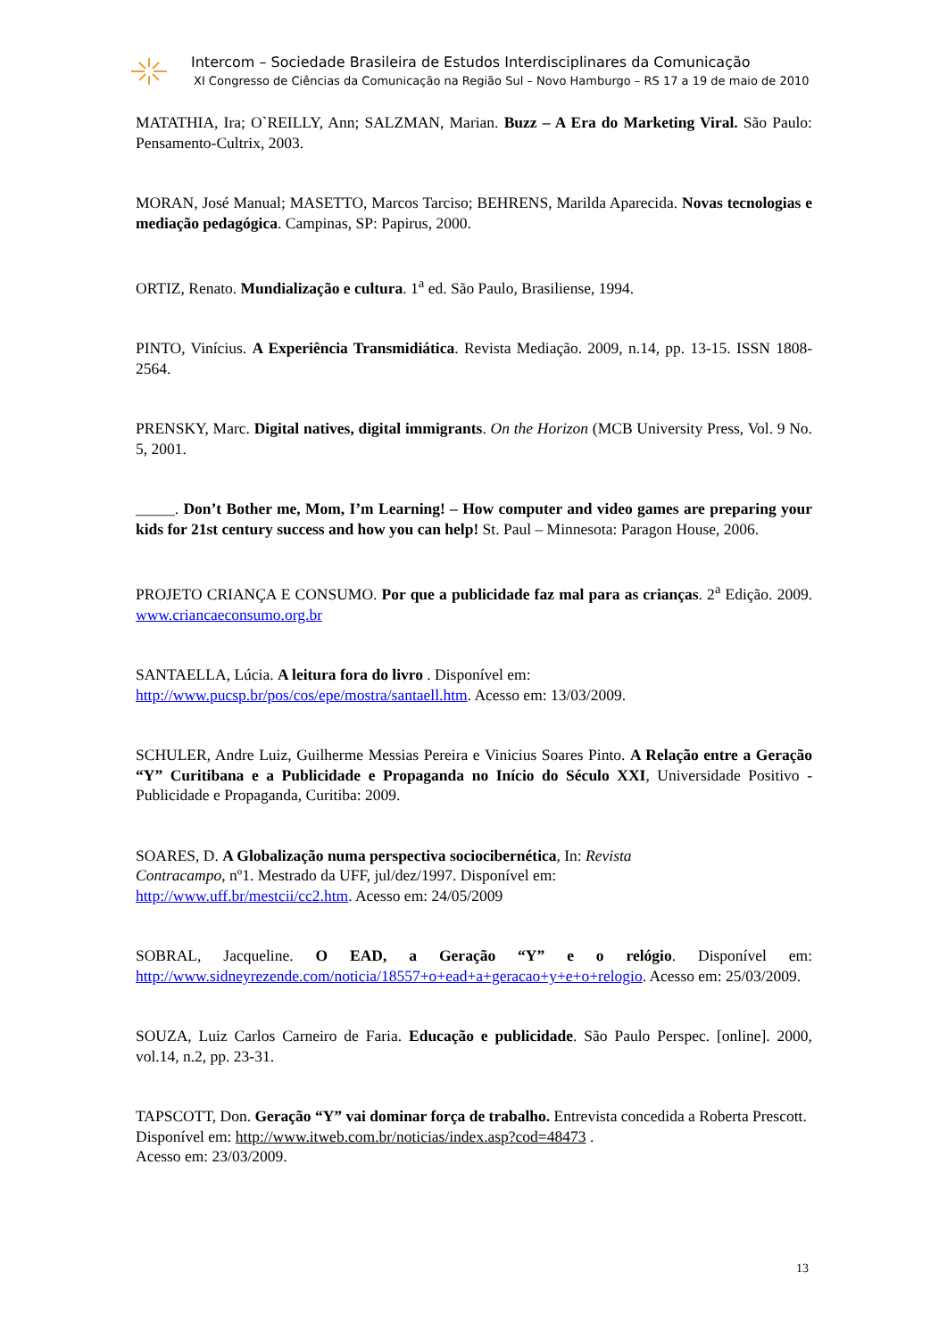Intercom – Sociedade Brasileira de Estudos Interdisciplinares da Comunicação
XI Congresso de Ciências da Comunicação na Região Sul – Novo Hamburgo – RS 17 a 19 de maio de 2010
MATATHIA, Ira; O`REILLY, Ann; SALZMAN, Marian. Buzz – A Era do Marketing Viral. São Paulo: Pensamento-Cultrix, 2003.
MORAN, José Manual; MASETTO, Marcos Tarciso; BEHRENS, Marilda Aparecida. Novas tecnologias e mediação pedagógica. Campinas, SP: Papirus, 2000.
ORTIZ, Renato. Mundialização e cultura. 1<sup>a</sup> ed. São Paulo, Brasiliense, 1994.
PINTO, Vinícius. A Experiência Transmidiática. Revista Mediação. 2009, n.14, pp. 13-15. ISSN 1808-2564.
PRENSKY, Marc. Digital natives, digital immigrants. On the Horizon (MCB University Press, Vol. 9 No. 5, 2001.
_____. Don’t Bother me, Mom, I’m Learning! – How computer and video games are preparing your kids for 21st century success and how you can help! St. Paul – Minnesota: Paragon House, 2006.
PROJETO CRIANÇA E CONSUMO. Por que a publicidade faz mal para as crianças. 2<sup>a</sup> Edição. 2009. www.criancaeconsumo.org.br
SANTAELLA, Lúcia. A leitura fora do livro . Disponível em:
http://www.pucsp.br/pos/cos/epe/mostra/santaell.htm. Acesso em: 13/03/2009.
SCHULER, Andre Luiz, Guilherme Messias Pereira e Vinicius Soares Pinto. A Relação entre a Geração “Y” Curitibana e a Publicidade e Propaganda no Início do Século XXI, Universidade Positivo - Publicidade e Propaganda, Curitiba: 2009.
SOARES, D. A Globalização numa perspectiva sociocibernética, In: Revista
Contracampo, nº1. Mestrado da UFF, jul/dez/1997. Disponível em:
http://www.uff.br/mestcii/cc2.htm. Acesso em: 24/05/2009
SOBRAL, Jacqueline. O EAD, a Geração “Y” e o relógio. Disponível em: http://www.sidneyrezende.com/noticia/18557+o+ead+a+geracao+y+e+o+relogio. Acesso em: 25/03/2009.
SOUZA, Luiz Carlos Carneiro de Faria. Educação e publicidade. São Paulo Perspec. [online]. 2000, vol.14, n.2, pp. 23-31.
TAPSCOTT, Don. Geração “Y” vai dominar força de trabalho. Entrevista concedida a Roberta Prescott. Disponível em: http://www.itweb.com.br/noticias/index.asp?cod=48473 .
Acesso em: 23/03/2009.
13